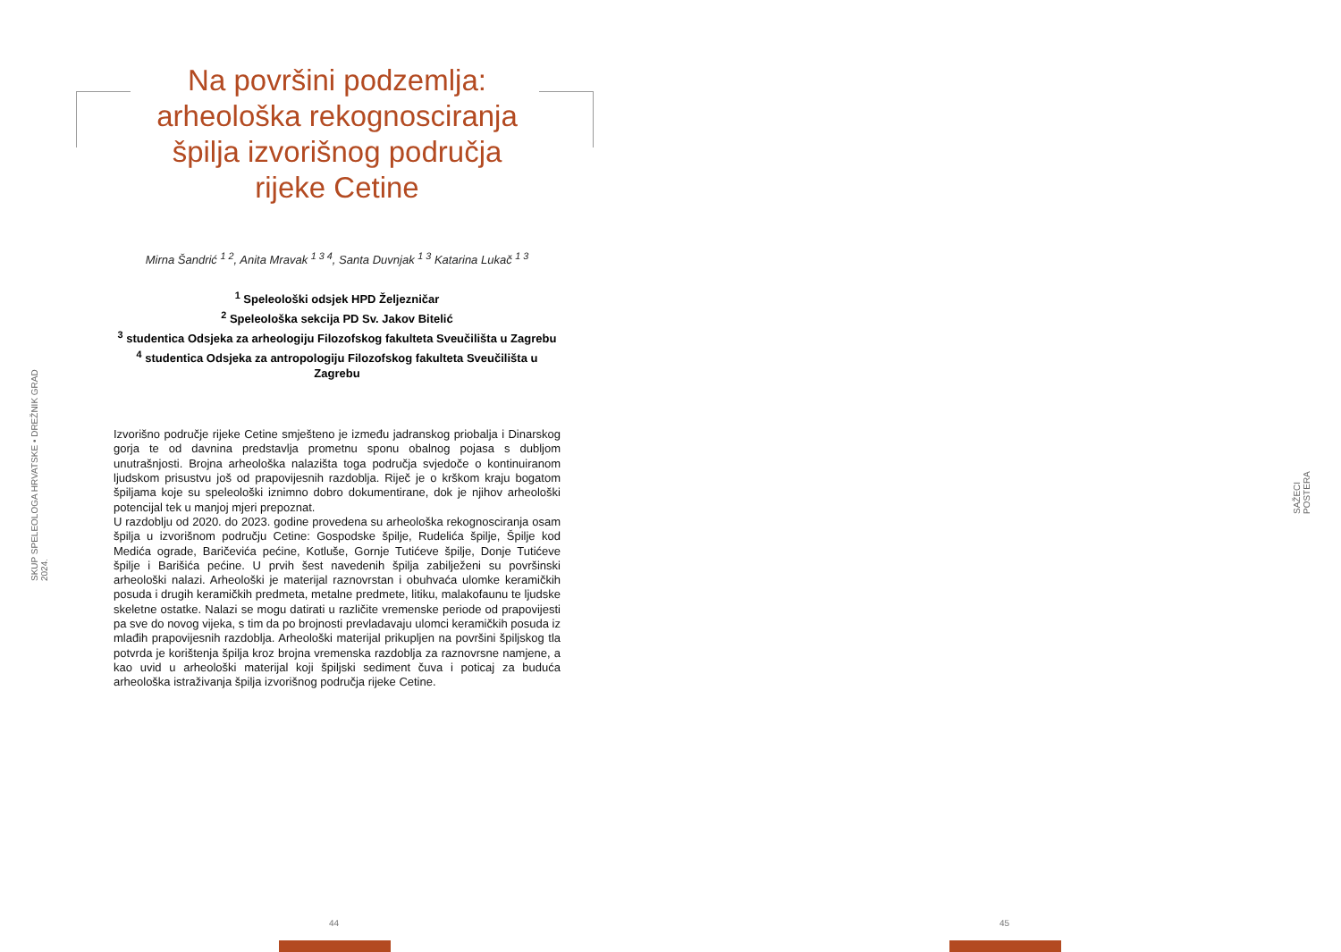Na površini podzemlja:
arheološka rekognosciranja
špilja izvorišnog područja
rijeke Cetine
Mirna Šandrić <sup>1 2</sup>, Anita Mravak <sup>1 3 4</sup>, Santa Duvnjak <sup>1 3</sup> Katarina Lukač <sup>1 3</sup>
<sup>1</sup> Speleološki odsjek HPD Željezničar
<sup>2</sup> Speleološka sekcija PD Sv. Jakov Bitelić
<sup>3</sup> studentica Odsjeka za arheologiju Filozofskog fakulteta Sveučilišta u Zagrebu
<sup>4</sup> studentica Odsjeka za antropologiju Filozofskog fakulteta Sveučilišta u Zagrebu
Izvorišno područje rijeke Cetine smješteno je između jadranskog priobalja i Dinarskog gorja te od davnina predstavlja prometnu sponu obalnog pojasa s dubljom unutrašnjosti. Brojna arheološka nalazišta toga područja svjedoče o kontinuiranom ljudskom prisustvu još od prapovijesnih razdoblja. Riječ je o krškom kraju bogatom špiljama koje su speleološki iznimno dobro dokumentirane, dok je njihov arheološki potencijal tek u manjoj mjeri prepoznat.
U razdoblju od 2020. do 2023. godine provedena su arheološka rekognosciranja osam špilja u izvorišnom području Cetine: Gospodske špilje, Rudelića špilje, Špilje kod Medića ograde, Baričevića pećine, Kotluše, Gornje Tutićeve špilje, Donje Tutićeve špilje i Barišića pećine. U prvih šest navedenih špilja zabilježeni su površinski arheološki nalazi. Arheološki je materijal raznovrstan i obuhvaća ulomke keramičkih posuda i drugih keramičkih predmeta, metalne predmete, litiku, malakofaunu te ljudske skeletne ostatke. Nalazi se mogu datirati u različite vremenske periode od prapovijesti pa sve do novog vijeka, s tim da po brojnosti prevladavaju ulomci keramičkih posuda iz mlađih prapovijesnih razdoblja. Arheološki materijal prikupljen na površini špiljskog tla potvrda je korištenja špilja kroz brojna vremenska razdoblja za raznovrsne namjene, a kao uvid u arheološki materijal koji špiljski sediment čuva i poticaj za buduća arheološka istraživanja špilja izvorišnog područja rijeke Cetine.
SKUP SPELEOLOGA HRVATSKE • DREŽNIK GRAD 2024.
SAŽECI POSTERA
44 45